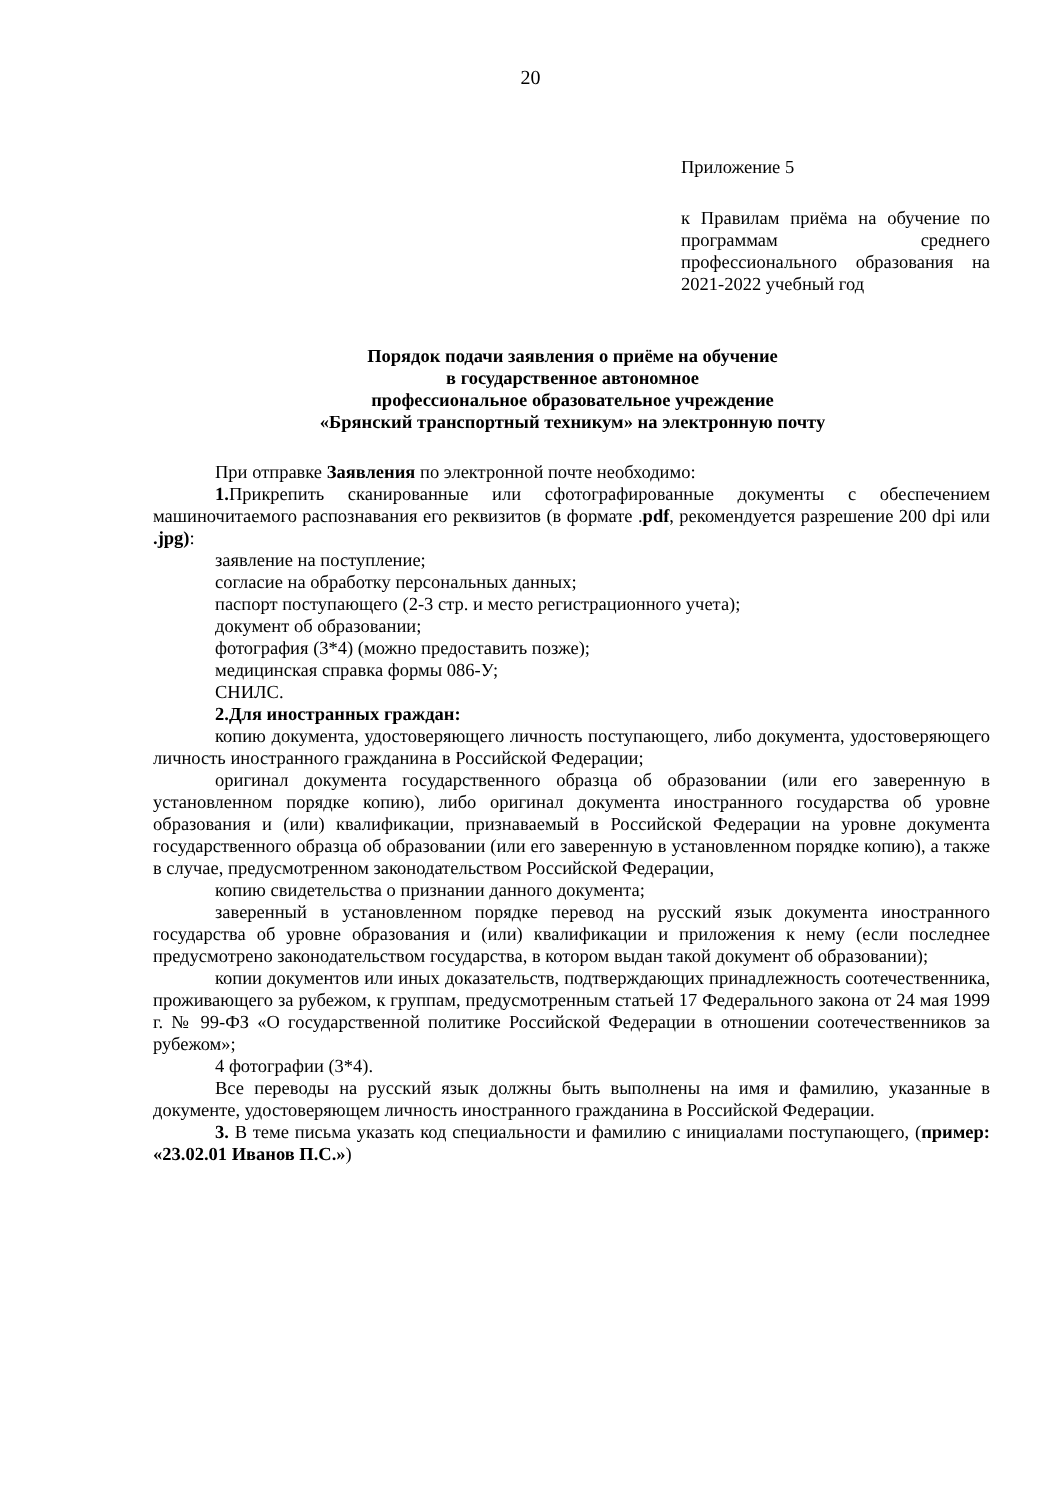20
Приложение 5
к Правилам приёма на обучение по программам среднего профессионального образования на 2021-2022 учебный год
Порядок подачи заявления о приёме на обучение
в государственное автономное
профессиональное образовательное учреждение
«Брянский транспортный техникум» на электронную почту
При отправке Заявления по электронной почте необходимо:
1. Прикрепить сканированные или сфотографированные документы с обеспечением машиночитаемого распознавания его реквизитов (в формате .pdf, рекомендуется разрешение 200 dpi или .jpg):
заявление на поступление;
согласие на обработку персональных данных;
паспорт поступающего (2-3 стр. и место регистрационного учета);
документ об образовании;
фотография (3*4) (можно предоставить позже);
медицинская справка формы 086-У;
СНИЛС.
2.Для иностранных граждан:
копию документа, удостоверяющего личность поступающего, либо документа, удостоверяющего личность иностранного гражданина в Российской Федерации;
оригинал документа государственного образца об образовании (или его заверенную в установленном порядке копию), либо оригинал документа иностранного государства об уровне образования и (или) квалификации, признаваемый в Российской Федерации на уровне документа государственного образца об образовании (или его заверенную в установленном порядке копию), а также в случае, предусмотренном законодательством Российской Федерации,
копию свидетельства о признании данного документа;
заверенный в установленном порядке перевод на русский язык документа иностранного государства об уровне образования и (или) квалификации и приложения к нему (если последнее предусмотрено законодательством государства, в котором выдан такой документ об образовании);
копии документов или иных доказательств, подтверждающих принадлежность соотечественника, проживающего за рубежом, к группам, предусмотренным статьей 17 Федерального закона от 24 мая 1999 г. № 99-ФЗ «О государственной политике Российской Федерации в отношении соотечественников за рубежом»;
4 фотографии (3*4).
Все переводы на русский язык должны быть выполнены на имя и фамилию, указанные в документе, удостоверяющем личность иностранного гражданина в Российской Федерации.
3. В теме письма указать код специальности и фамилию с инициалами поступающего, (пример: «23.02.01 Иванов П.С.»)